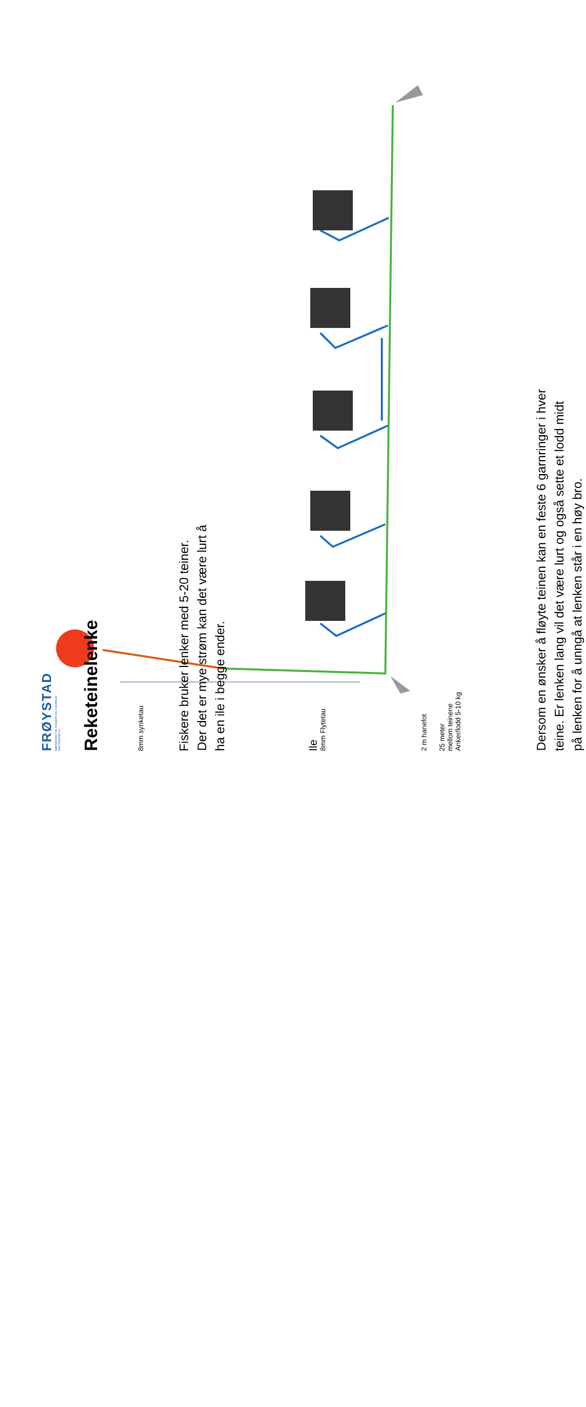FRØYSTAD
BÆREKRAFTIG FISKERI OG HAVBRUK
www.frøystad.no
Reketeinelenke
8mm synketau
Fiskere bruker lenker med 5-20 teiner.
Der det er mye strøm kan det være lurt å
ha en ile i begge ender.
8mm Flytetau
Ile
2 m hanefot
25 meter
mellom teinene
Anker/lodd 5-10 kg
Dersom en ønsker å fløyte teinen kan en feste 6 garnringer i hver
teine. Er lenken lang vil det være lurt og også sette et lodd midt
på lenken for å unngå at lenken står i en høy bro.